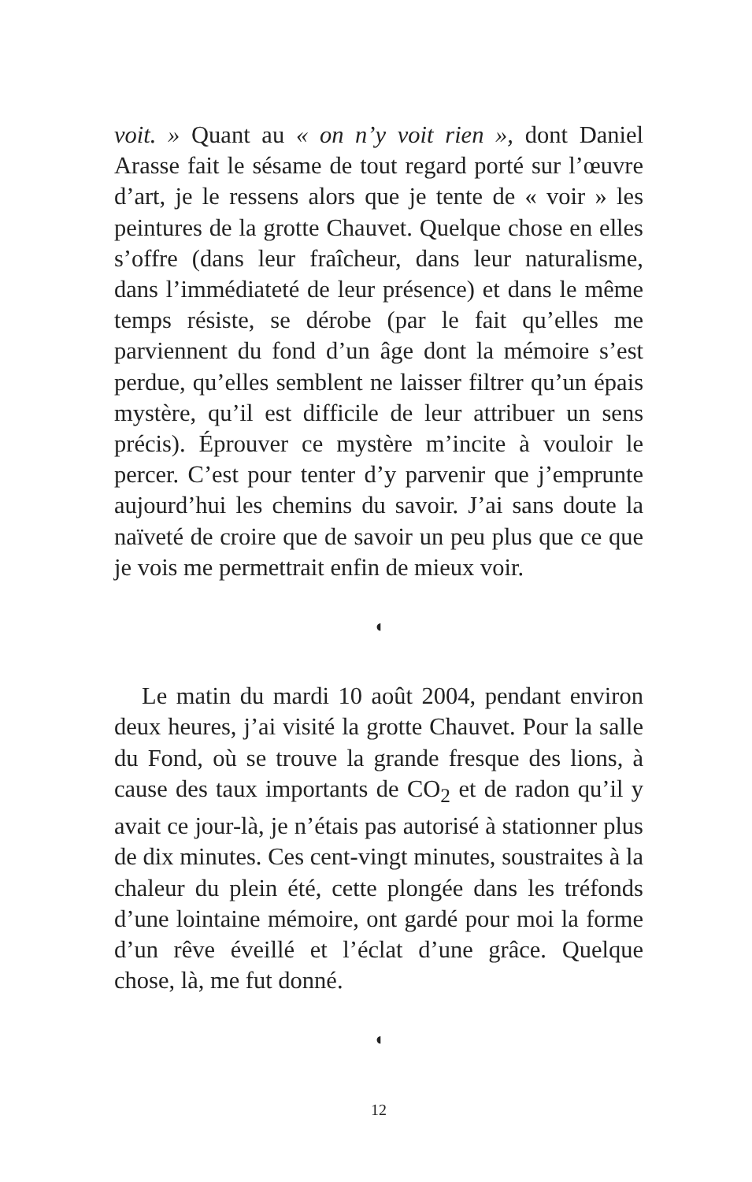voit. » Quant au « on n’y voit rien », dont Daniel Arasse fait le sésame de tout regard porté sur l’œuvre d’art, je le ressens alors que je tente de « voir » les peintures de la grotte Chauvet. Quelque chose en elles s’offre (dans leur fraîcheur, dans leur naturalisme, dans l’immédiateté de leur présence) et dans le même temps résiste, se dérobe (par le fait qu’elles me parviennent du fond d’un âge dont la mémoire s’est perdue, qu’elles semblent ne laisser filtrer qu’un épais mystère, qu’il est difficile de leur attribuer un sens précis). Éprouver ce mystère m’incite à vouloir le percer. C’est pour tenter d’y parvenir que j’emprunte aujourd’hui les chemins du savoir. J’ai sans doute la naïveté de croire que de savoir un peu plus que ce que je vois me permettrait enfin de mieux voir.
◖
Le matin du mardi 10 août 2004, pendant environ deux heures, j’ai visité la grotte Chauvet. Pour la salle du Fond, où se trouve la grande fresque des lions, à cause des taux importants de CO<sub>2</sub> et de radon qu’il y avait ce jour-là, je n’étais pas autorisé à stationner plus de dix minutes. Ces cent-vingt minutes, soustraites à la chaleur du plein été, cette plongée dans les tréfonds d’une lointaine mémoire, ont gardé pour moi la forme d’un rêve éveillé et l’éclat d’une grâce. Quelque chose, là, me fut donné.
◖
12